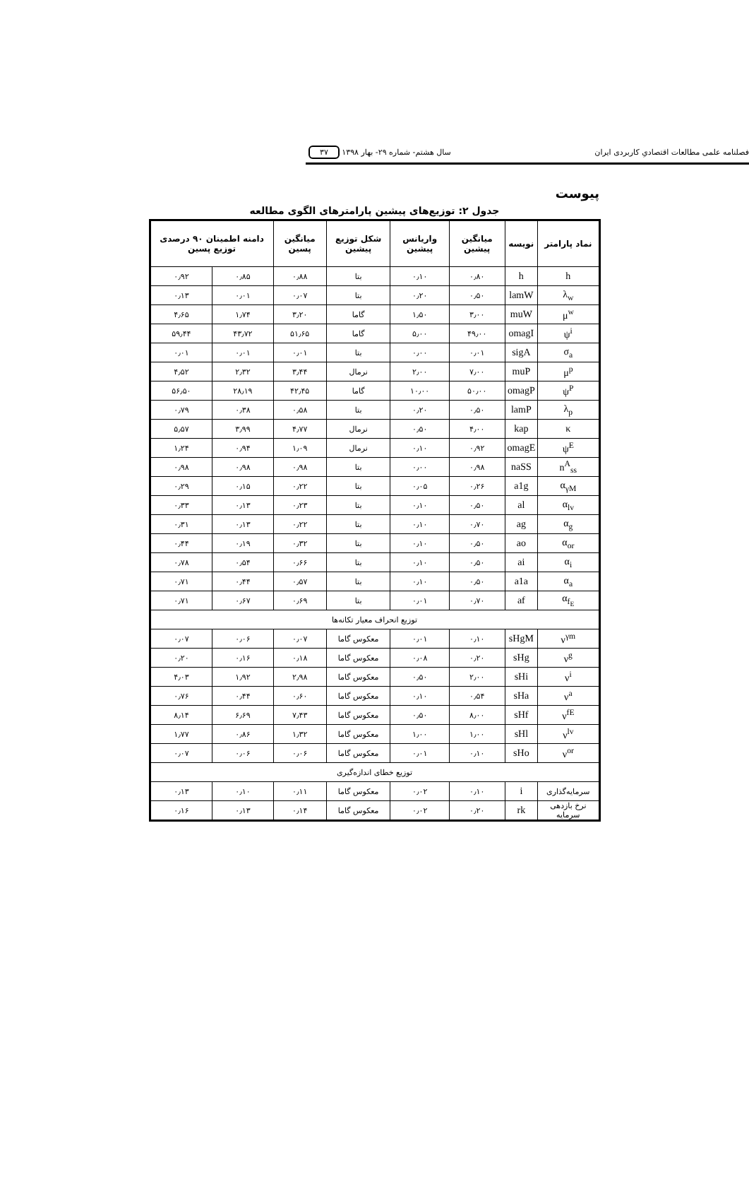فصلنامه علمی مطالعات اقتصادیِ کاربردی ایران سال هشتم- شماره ۲۹- بهار ۱۳۹۸ ۳۷
پیوست
جدول ۲: توزیع‌های پیشین پارامترهای الگوی مطالعه
| نماد پارامتر | نویسه | میانگین پیشین | واریانس پیشین | شکل توزیع پیشین | میانگین پسین | دامنه اطمینان ۹۰ درصدی توزیع پسین | |
| --- | --- | --- | --- | --- | --- | --- | --- |
| h | h | ۰٫۸۰ | ۰٫۱۰ | بتا | ۰٫۸۸ | ۰٫۸۵ | ۰٫۹۲ |
| λ<sub>w</sub> | lamW | ۰٫۵۰ | ۰٫۲۰ | بتا | ۰٫۰۷ | ۰٫۰۱ | ۰٫۱۳ |
| μ<sup>w</sup> | muW | ۳٫۰۰ | ۱٫۵۰ | گاما | ۳٫۲۰ | ۱٫۷۴ | ۴٫۶۵ |
| ψ<sup>i</sup> | omagI | ۴۹٫۰۰ | ۵٫۰۰ | گاما | ۵۱٫۶۵ | ۴۳٫۷۲ | ۵۹٫۴۴ |
| σ<sub>a</sub> | sigA | ۰٫۰۱ | ۰٫۰۰ | بتا | ۰٫۰۱ | ۰٫۰۱ | ۰٫۰۱ |
| μ<sup>p</sup> | muP | ۷٫۰۰ | ۲٫۰۰ | نرمال | ۳٫۴۴ | ۲٫۳۲ | ۴٫۵۲ |
| ψ<sup>P</sup> | omagP | ۵۰٫۰۰ | ۱۰٫۰۰ | گاما | ۴۲٫۴۵ | ۲۸٫۱۹ | ۵۶٫۵۰ |
| λ<sub>p</sub> | lamP | ۰٫۵۰ | ۰٫۲۰ | بتا | ۰٫۵۸ | ۰٫۳۸ | ۰٫۷۹ |
| κ | kap | ۴٫۰۰ | ۰٫۵۰ | نرمال | ۴٫۷۷ | ۳٫۹۹ | ۵٫۵۷ |
| ψ<sup>E</sup> | omagE | ۰٫۹۲ | ۰٫۱۰ | نرمال | ۱٫۰۹ | ۰٫۹۴ | ۱٫۲۴ |
| n<sup>A</sup><sub>ss</sub> | naSS | ۰٫۹۸ | ۰٫۰۰ | بتا | ۰٫۹۸ | ۰٫۹۸ | ۰٫۹۸ |
| α<sub>γM</sub> | a1g | ۰٫۲۶ | ۰٫۰۵ | بتا | ۰٫۲۲ | ۰٫۱۵ | ۰٫۲۹ |
| α<sub>lv</sub> | al | ۰٫۵۰ | ۰٫۱۰ | بتا | ۰٫۲۳ | ۰٫۱۳ | ۰٫۳۳ |
| α<sub>g</sub> | ag | ۰٫۷۰ | ۰٫۱۰ | بتا | ۰٫۲۲ | ۰٫۱۳ | ۰٫۳۱ |
| α<sub>or</sub> | ao | ۰٫۵۰ | ۰٫۱۰ | بتا | ۰٫۳۲ | ۰٫۱۹ | ۰٫۴۴ |
| α<sub>i</sub> | ai | ۰٫۵۰ | ۰٫۱۰ | بتا | ۰٫۶۶ | ۰٫۵۴ | ۰٫۷۸ |
| α<sub>a</sub> | a1a | ۰٫۵۰ | ۰٫۱۰ | بتا | ۰٫۵۷ | ۰٫۴۴ | ۰٫۷۱ |
| α<sub>f<sub>E</sub></sub> | af | ۰٫۷۰ | ۰٫۰۱ | بتا | ۰٫۶۹ | ۰٫۶۷ | ۰٫۷۱ |
| توزیع انحراف معیار تکانه‌ها | | | | | | | |
| ν<sup>γm</sup> | sHgM | ۰٫۱۰ | ۰٫۰۱ | معکوس گاما | ۰٫۰۷ | ۰٫۰۶ | ۰٫۰۷ |
| ν<sup>g</sup> | sHg | ۰٫۲۰ | ۰٫۰۸ | معکوس گاما | ۰٫۱۸ | ۰٫۱۶ | ۰٫۲۰ |
| ν<sup>i</sup> | sHi | ۲٫۰۰ | ۰٫۵۰ | معکوس گاما | ۲٫۹۸ | ۱٫۹۲ | ۴٫۰۳ |
| ν<sup>a</sup> | sHa | ۰٫۵۴ | ۰٫۱۰ | معکوس گاما | ۰٫۶۰ | ۰٫۴۴ | ۰٫۷۶ |
| ν<sup>fE</sup> | sHf | ۸٫۰۰ | ۰٫۵۰ | معکوس گاما | ۷٫۴۳ | ۶٫۶۹ | ۸٫۱۴ |
| ν<sup>lv</sup> | sHl | ۱٫۰۰ | ۱٫۰۰ | معکوس گاما | ۱٫۳۲ | ۰٫۸۶ | ۱٫۷۷ |
| ν<sup>or</sup> | sHo | ۰٫۱۰ | ۰٫۰۱ | معکوس گاما | ۰٫۰۶ | ۰٫۰۶ | ۰٫۰۷ |
| توزیع خطای اندازه‌گیری | | | | | | | |
| سرمایه‌گذاری | i | ۰٫۱۰ | ۰٫۰۲ | معکوس گاما | ۰٫۱۱ | ۰٫۱۰ | ۰٫۱۳ |
| نرخ بازدهی سرمایه | rk | ۰٫۲۰ | ۰٫۰۲ | معکوس گاما | ۰٫۱۴ | ۰٫۱۳ | ۰٫۱۶ |